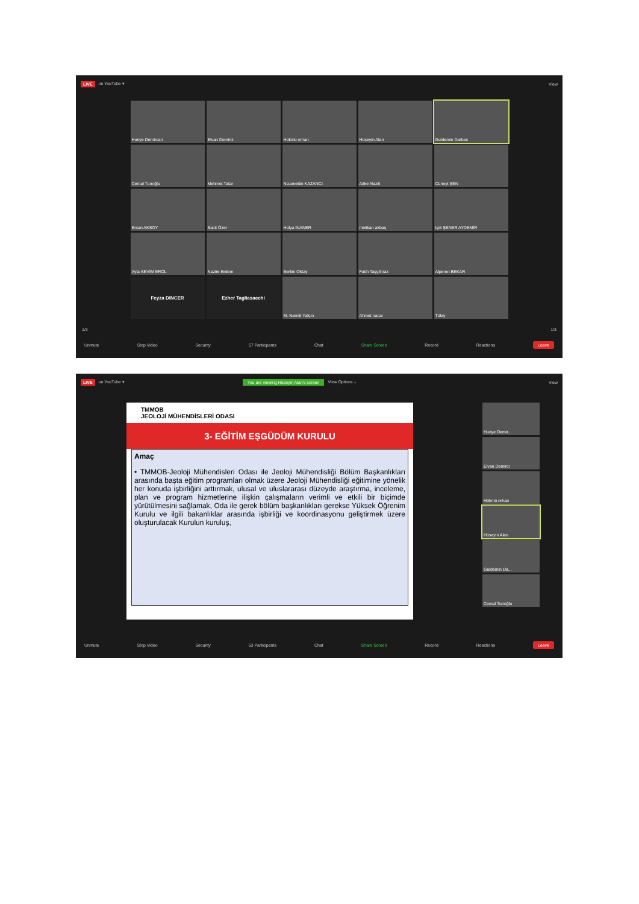LIVE on YouTube ▾ View
Huriye Demircan
Elvan Demirci
Hükmü orhan
Hüseyin Alan
Guldemin Darbas
Cemal Tunoğlu
Mehmet Tatar
Nizamettin KAZANCI
Atike Nazik
Cüneyt ŞEN
Ercan AKSOY
Sacit Özer
Hülya İNANER
melikan akbaş
Işık ŞENER AYDEMİR
Ayla SEVİM EROL
Nazire Erdem
Berkin Oktay
Fatih Taşyılmaz
Alperen BEKAR
Feyza DINCER
Ezher Tagliasacchi
M. Namık Yalçın
Ahmet nacar
Tülay
1/3 1/3
Unmute Stop Video Security 57 Participants Chat Share Screen Record Reactions Leave
LIVE on YouTube ▾ You are viewing Hüseyin Alan's screen View Options ⌄ View
TMMOB
JEOLOJİ MÜHENDİSLERİ ODASI
3- EĞİTİM EŞGÜDÜM KURULU
Amaç
• TMMOB-Jeoloji Mühendisleri Odası ile Jeoloji Mühendisliği Bölüm Başkanlıkları arasında başta eğitim programları olmak üzere Jeoloji Mühendisliği eğitimine yönelik her konuda işbirliğini arttırmak, ulusal ve uluslararası düzeyde araştırma, inceleme, plan ve program hizmetlerine ilişkin çalışmaların verimli ve etkili bir biçimde yürütülmesini sağlamak, Oda ile gerek bölüm başkanlıkları gerekse Yüksek Öğrenim Kurulu ve ilgili bakanlıklar arasında işbirliği ve koordinasyonu geliştirmek üzere oluşturulacak Kurulun kuruluş,
Huriye Demir...
Elvan Demirci
Hükmü orhan
Hüseyin Alan
Guldemin Da...
Cemal Tunoğlu
Unmute Stop Video Security 53 Participants Chat Share Screen Record Reactions Leave